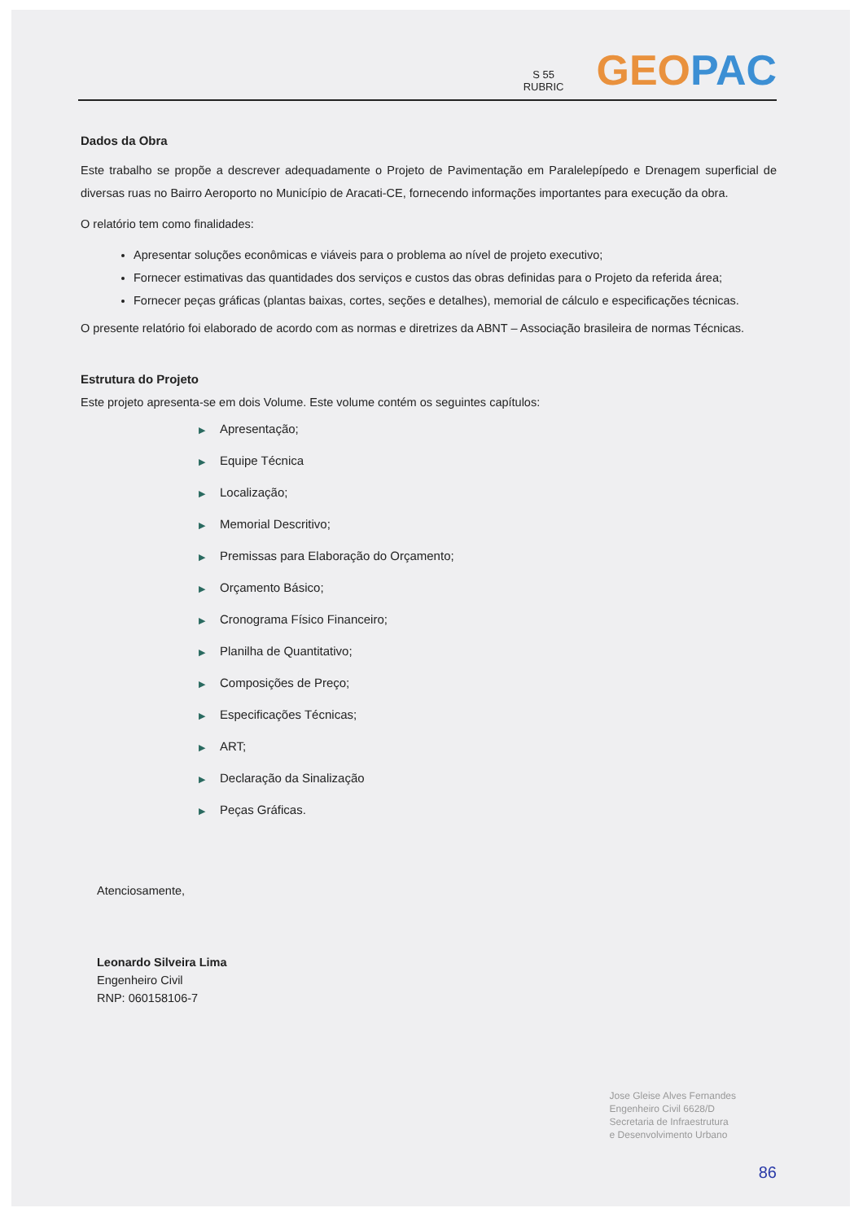S 55
RUBRIC
GEO PAC
Dados da Obra
Este trabalho se propõe a descrever adequadamente o Projeto de Pavimentação em Paralelepípedo e Drenagem superficial de diversas ruas no Bairro Aeroporto no Município de Aracati-CE, fornecendo informações importantes para execução da obra.
O relatório tem como finalidades:
Apresentar soluções econômicas e viáveis para o problema ao nível de projeto executivo;
Fornecer estimativas das quantidades dos serviços e custos das obras definidas para o Projeto da referida área;
Fornecer peças gráficas (plantas baixas, cortes, seções e detalhes), memorial de cálculo e especificações técnicas.
O presente relatório foi elaborado de acordo com as normas e diretrizes da ABNT – Associação brasileira de normas Técnicas.
Estrutura do Projeto
Este projeto apresenta-se em dois Volume. Este volume contém os seguintes capítulos:
▶ Apresentação;
▶ Equipe Técnica
▶ Localização;
▶ Memorial Descritivo;
▶ Premissas para Elaboração do Orçamento;
▶ Orçamento Básico;
▶ Cronograma Físico Financeiro;
▶ Planilha de Quantitativo;
▶ Composições de Preço;
▶ Especificações Técnicas;
▶ ART;
▶ Declaração da Sinalização
▶ Peças Gráficas.
Atenciosamente,
Leonardo Silveira Lima
Engenheiro Civil
RNP: 060158106-7
Jose Gleise Alves Fernandes
Engenheiro Civil 6628/D
Secretaria de Infraestrutura
e Desenvolvimento Urbano
86